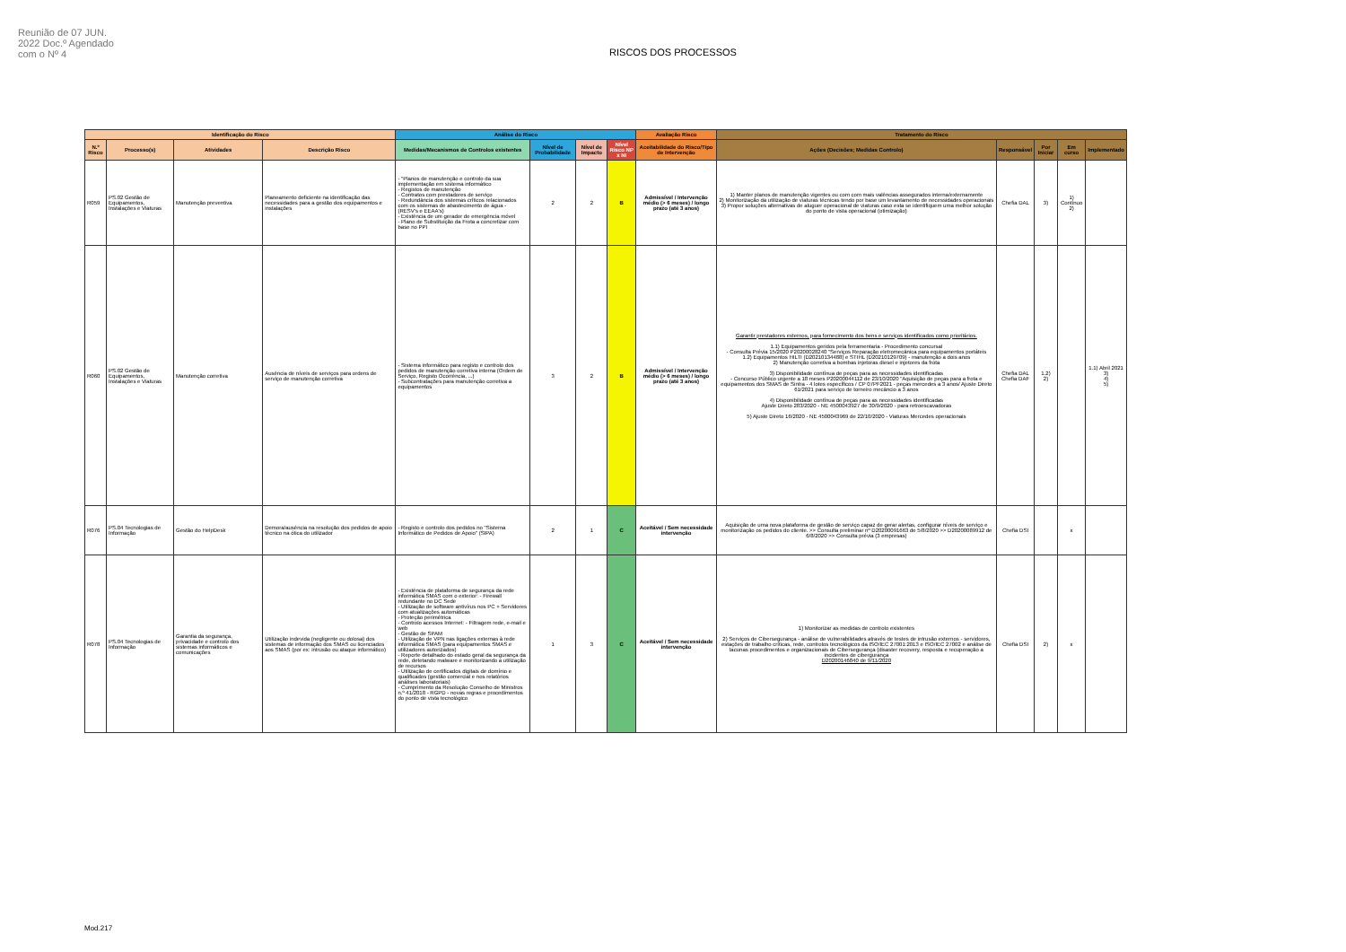Reunião de 07 JUN. 2022 Doc.º Agendado com o Nº 4
RISCOS DOS PROCESSOS
| Identificação do Risco | | | | Análise do Risco | | | | Avaliação Risco | Tratamento do Risco | | | | |
| --- | --- | --- | --- | --- | --- | --- | --- | --- | --- | --- | --- | --- | --- |
| N.º Risco | Processo(s) | Atividades | Descrição Risco | Medidas/Mecanismos de Controlos existentes | Nível de Probabilidade | Nível de Impacto | Nível Risco NP x NI | Aceitabilidade do Risco/Tipo de Intervenção | Ações (Decisões; Medidas Controlo) | Responsável | Por Iniciar | Em curso | Implementado |
| R059 | PS.02 Gestão de Equipamentos, Instalações e Viaturas | Manutenção preventiva | Planeamento deficiente na identificação das necessidades para a gestão dos equipamentos e instalações | - "Planos de manutenção e controlo da sua implementação em sistema informático - Registos de manutenção - Contratos com prestadores de serviço - Redundância dos sistemas críticos relacionados com os sistemas de abastecimento de água - (RESV's e EEAA's) - Existência de um gerador de emergência móvel - Plano de Substituição da Frota a concretizar com base no PPI | 2 | 2 | B | Admissível / Intervenção médio (> 6 meses) / longo prazo (até 3 anos) | 1) Manter planos de manutenção vigentes ou com com mais valências assegurados interna/externamente 2) Monitorização da utilização de viaturas técnicas tendo por base um levantamento de necessidades operacionais 3) Propor soluções alternativas de aluguer operacional de viaturas caso esta se identifiquem uma melhor solução do ponto de vista operacional (otimização) | Chefia DAL | 3) | 1) Contínuo 2) | |
| R060 | PS.02 Gestão de Equipamentos, Instalações e Viaturas | Manutenção corretiva | Ausência de níveis de serviços para ordens de serviço de manutenção corretiva | - Sistema informático para registo e controlo dos pedidos de manutenção corretiva interna (Ordem de Serviço, Registo Ocorrência, ...) - Subcontratações para manutenção corretiva a equipamentos | 3 | 2 | B | Admissível / Intervenção médio (> 6 meses) / longo prazo (até 3 anos) | Garantir prestadores externos, para fornecimento dos bens e serviços identificados como prioritários. 1.1) Equipamentos geridos pela ferramentaria - Procedimento concursal - Consulta Prévia 15/2020 P20200028240 "Serviços Reparação eletromecânica para equipamentos portáteis 1.2) Equipamentos HILTI (D20210134488) e STIHL (D20210129709) - manutenção a dois anos 2) Manutenção corretiva a bombas injetoras diesel e injetores da frota 3) Disponibilidade contínua de peças para as necessidades identificadas - Concurso Público urgente a 18 meses P20200044112 de 23/10/2020 "Aquisição de peças para a frota e equipamentos dos SMAS de Sintra - 4 lotes específicos / CP 07PF2021 - peças mercedes a 3 anos/ Ajuste Direto 61/2021 para serviço de torneiro mecâncio a 3 anos 4) Disponibilidade contínua de peças para as necessidades identificadas Ajuste Direto 283/2020 - NE 4500043927 de 30/9/2020 - para retroescavadoras 5) Ajuste Direto 16/2020 - NE 4500043969 de 22/10/2020 - Viaturas Mercedes operacionais | Chefia DAL Chefia DAF | 1.2) 2) | | 1.1) Abril 2021 3) 4) 5) |
| R076 | PS.04 Tecnologias de Informação | Gestão do HelpDesk | Demora/ausência na resolução dos pedidos de apoio técnico na ótica do utilizador | - Registo e controlo dos pedidos no "Sistema Informático de Pedidos de Apoio" (SIPA) | 2 | 1 | C | Aceitável / Sem necessidade intervenção | Aquisição de uma nova plataforma de gestão de serviço capaz de gerar alertas, configurar níveis de serviço e monitorização os pedidos do cliente. >> Consulta preliminar nº D20200091663 de 5/8/2020 >> D20200089912 de 6/8/2020 >> Consulta prévia (3 empresas) | Chefia DSI | | x | |
| R078 | PS.04 Tecnologias de Informação | Garantia da segurança, privacidade e controlo dos sistemas informáticos e comunicações | Utilização indevida (negligente ou dolosa) dos sistemas de informação dos SMAS ou licenciados aos SMAS (por ex: intrusão ou ataque informático) | - Existência de plataforma de segurança da rede informática SMAS com o exterior: - Firewall redundante no DC Sede - Utilização de software antivírus nos PC + Servidores com atualizações automáticas - Proteção perimétrica - Controlo acessos Internet: - Filtragem rede, e-mail e web - Gestão de SPAM - Utilização de VPN nas ligações externas à rede informática SMAS (para equipamentos SMAS e utilizadores autorizados) - Reporte detalhado do estado geral da segurança da rede, detetando malware e monitorizando a utilização de recursos - Utilização de certificados digitais de domínio e qualificados (gestão comercial e nos relatórios análises laboratoriais) - Cumprimento da Resolução Conselho de Ministros n.º 41/2018 - RGPD - novas regras e procedimentos do ponto de vista tecnológico | 1 | 3 | C | Aceitável / Sem necessidade intervenção | 1) Monitorizar as medidas de controlo existentes 2) Serviços de Cibersegurança - análise de vulnerabilidades através de testes de intrusão externos - servidores, estações de trabalho críticas, rede, controlos tecnológicos da ISO/IEC 27001:2013 e ISO/IEC 27002 e análise de lacunas procedimentos e organizacionais de Cibersegurança (disaster recovery, resposta e recuperação a incidentes de cibergurança D20200146840 de 9/11/2020 | Chefia DSI | 2) | x | |
Mod.217